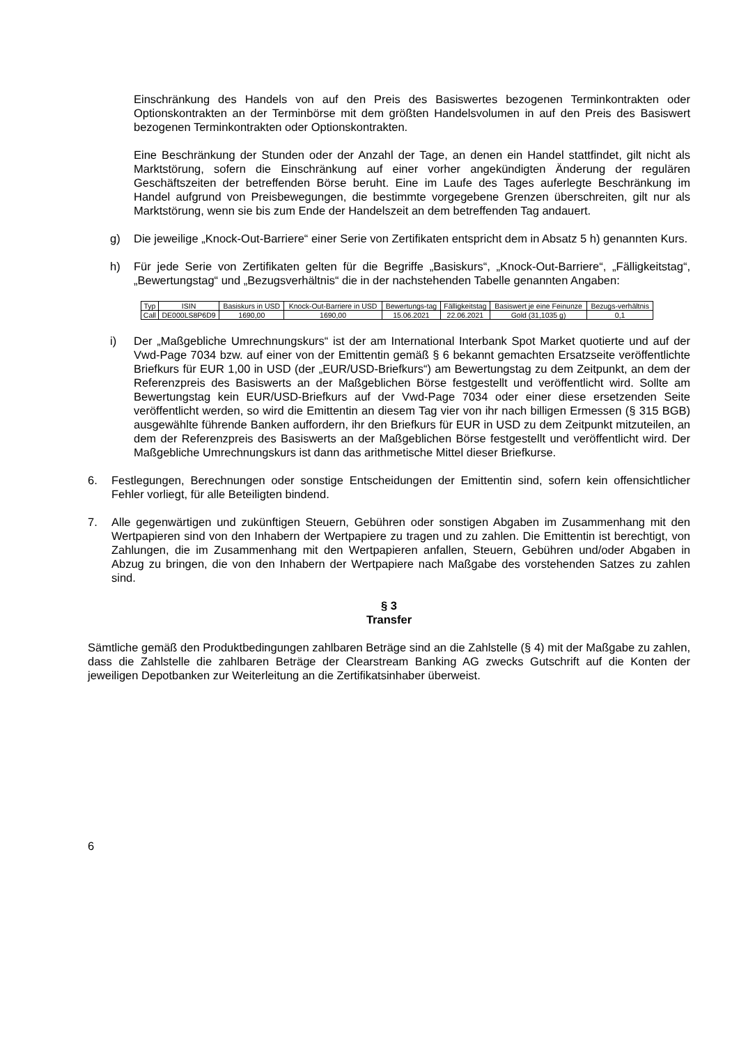Einschränkung des Handels von auf den Preis des Basiswertes bezogenen Terminkontrakten oder Optionskontrakten an der Terminbörse mit dem größten Handelsvolumen in auf den Preis des Basiswert bezogenen Terminkontrakten oder Optionskontrakten.
Eine Beschränkung der Stunden oder der Anzahl der Tage, an denen ein Handel stattfindet, gilt nicht als Marktstörung, sofern die Einschränkung auf einer vorher angekündigten Änderung der regulären Geschäftszeiten der betreffenden Börse beruht. Eine im Laufe des Tages auferlegte Beschränkung im Handel aufgrund von Preisbewegungen, die bestimmte vorgegebene Grenzen überschreiten, gilt nur als Marktstörung, wenn sie bis zum Ende der Handelszeit an dem betreffenden Tag andauert.
g) Die jeweilige „Knock-Out-Barriere“ einer Serie von Zertifikaten entspricht dem in Absatz 5 h) genannten Kurs.
h) Für jede Serie von Zertifikaten gelten für die Begriffe „Basiskurs“, „Knock-Out-Barriere“, „Fälligkeitstag“, „Bewertungstag“ und „Bezugsverhältnis“ die in der nachstehenden Tabelle genannten Angaben:
| Typ | ISIN | Basiskurs in USD | Knock-Out-Barriere in USD | Bewertungs-tag | Fälligkeitstag | Basiswert je eine Feinunze | Bezugs-verhältnis |
| Call | DE000LS8P6D9 | 1690,00 | 1690,00 | 15.06.2021 | 22.06.2021 | Gold (31,1035 g) | 0,1 |
i) Der „Maßgebliche Umrechnungskurs“ ist der am International Interbank Spot Market quotierte und auf der Vwd-Page 7034 bzw. auf einer von der Emittentin gemäß § 6 bekannt gemachten Ersatzseite veröffentlichte Briefkurs für EUR 1,00 in USD (der „EUR/USD-Briefkurs“) am Bewertungstag zu dem Zeitpunkt, an dem der Referenzpreis des Basiswerts an der Maßgeblichen Börse festgestellt und veröffentlicht wird. Sollte am Bewertungstag kein EUR/USD-Briefkurs auf der Vwd-Page 7034 oder einer diese ersetzenden Seite veröffentlicht werden, so wird die Emittentin an diesem Tag vier von ihr nach billigen Ermessen (§ 315 BGB) ausgewählte führende Banken auffordern, ihr den Briefkurs für EUR in USD zu dem Zeitpunkt mitzuteilen, an dem der Referenzpreis des Basiswerts an der Maßgeblichen Börse festgestellt und veröffentlicht wird. Der Maßgebliche Umrechnungskurs ist dann das arithmetische Mittel dieser Briefkurse.
6. Festlegungen, Berechnungen oder sonstige Entscheidungen der Emittentin sind, sofern kein offensichtlicher Fehler vorliegt, für alle Beteiligten bindend.
7. Alle gegenwärtigen und zukünftigen Steuern, Gebühren oder sonstigen Abgaben im Zusammenhang mit den Wertpapieren sind von den Inhabern der Wertpapiere zu tragen und zu zahlen. Die Emittentin ist berechtigt, von Zahlungen, die im Zusammenhang mit den Wertpapieren anfallen, Steuern, Gebühren und/oder Abgaben in Abzug zu bringen, die von den Inhabern der Wertpapiere nach Maßgabe des vorstehenden Satzes zu zahlen sind.
§ 3
Transfer
Sämtliche gemäß den Produktbedingungen zahlbaren Beträge sind an die Zahlstelle (§ 4) mit der Maßgabe zu zahlen, dass die Zahlstelle die zahlbaren Beträge der Clearstream Banking AG zwecks Gutschrift auf die Konten der jeweiligen Depotbanken zur Weiterleitung an die Zertifikatsinhaber überweist.
6